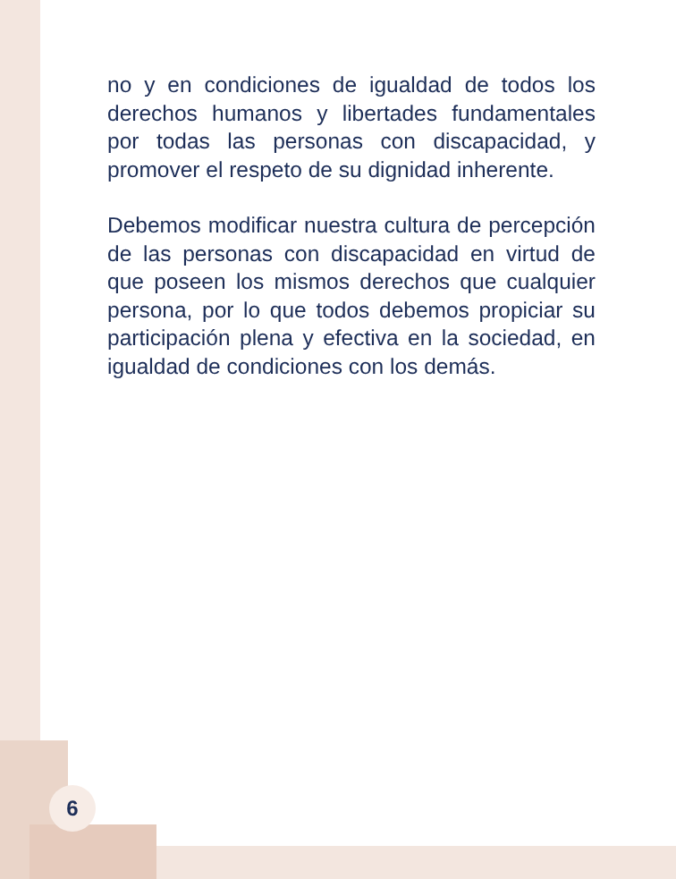no y en condiciones de igualdad de todos los derechos humanos y libertades fundamentales por todas las personas con discapacidad, y promover el respeto de su dignidad inherente.
Debemos modificar nuestra cultura de percepción de las personas con discapacidad en virtud de que poseen los mismos derechos que cualquier persona, por lo que todos debemos propiciar su participación plena y efectiva en la sociedad, en igualdad de condiciones con los demás.
6